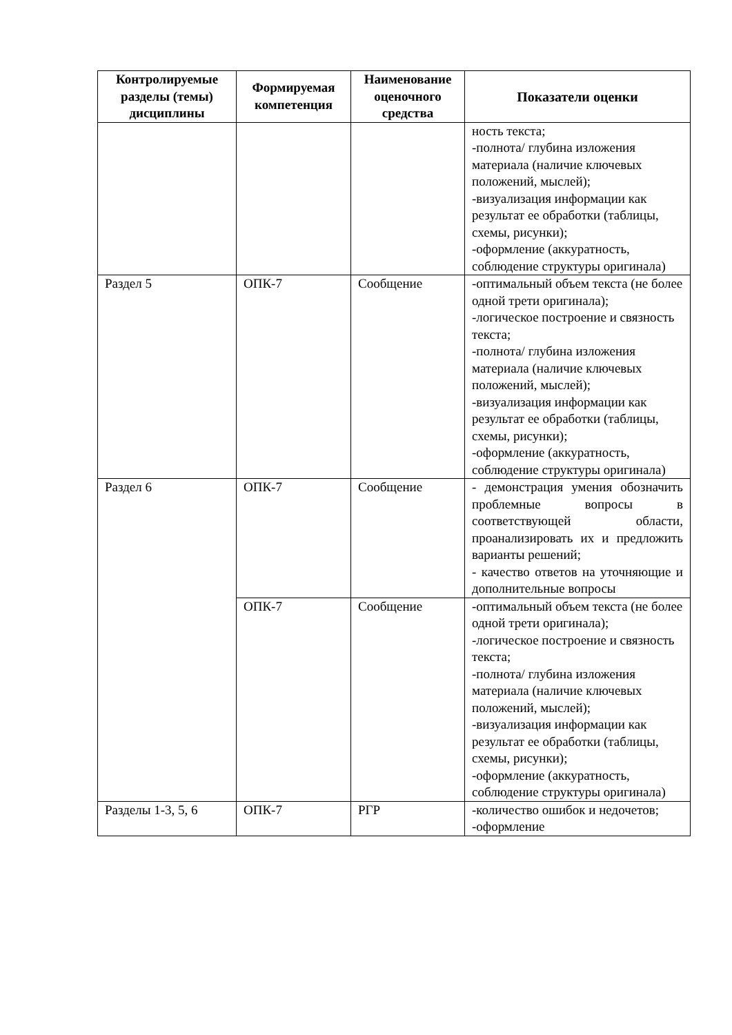| Контролируемые разделы (темы) дисциплины | Формируемая компетенция | Наименование оценочного средства | Показатели оценки |
| --- | --- | --- | --- |
| | | | ность текста; -полнота/ глубина изложения материала (наличие ключевых положений, мыслей); -визуализация информации как результат ее обработки (таблицы, схемы, рисунки); -оформление (аккуратность, соблюдение структуры оригинала) |
| Раздел 5 | ОПК-7 | Сообщение | -оптимальный объем текста (не более одной трети оригинала); -логическое построение и связность текста; -полнота/ глубина изложения материала (наличие ключевых положений, мыслей); -визуализация информации как результат ее обработки (таблицы, схемы, рисунки); -оформление (аккуратность, соблюдение структуры оригинала) |
| Раздел 6 | ОПК-7 | Сообщение | - демонстрация умения обозначить проблемные вопросы в соответствующей области, проанализировать их и предложить варианты решений; - качество ответов на уточняющие и дополнительные вопросы |
| | ОПК-7 | Сообщение | -оптимальный объем текста (не более одной трети оригинала); -логическое построение и связность текста; -полнота/ глубина изложения материала (наличие ключевых положений, мыслей); -визуализация информации как результат ее обработки (таблицы, схемы, рисунки); -оформление (аккуратность, соблюдение структуры оригинала) |
| Разделы 1-3, 5, 6 | ОПК-7 | РГР | -количество ошибок и недочетов; -оформление |